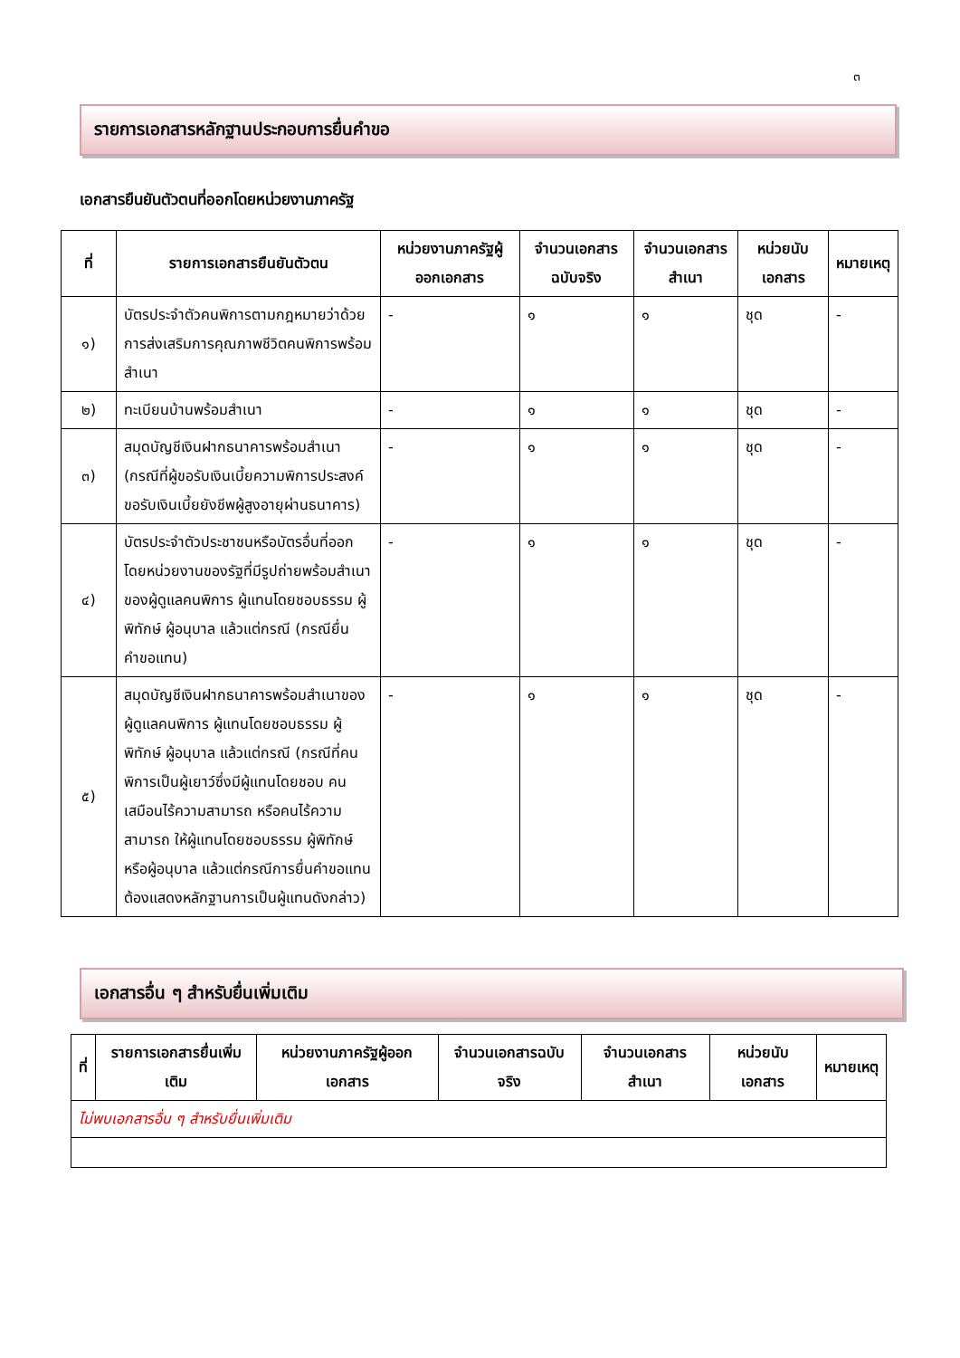๓
รายการเอกสารหลักฐานประกอบการยื่นคำขอ
เอกสารยืนยันตัวตนที่ออกโดยหน่วยงานภาครัฐ
| ที่ | รายการเอกสารยืนยันตัวตน | หน่วยงานภาครัฐผู้ออกเอกสาร | จำนวนเอกสารฉบับจริง | จำนวนเอกสารสำเนา | หน่วยนับเอกสาร | หมายเหตุ |
| --- | --- | --- | --- | --- | --- | --- |
| ๑) | บัตรประจำตัวคนพิการตามกฎหมายว่าด้วย การส่งเสริมการคุณภาพชีวิตคนพิการพร้อมสำเนา | - | ๑ | ๑ | ชุด | - |
| ๒) | ทะเบียนบ้านพร้อมสำเนา | - | ๑ | ๑ | ชุด | - |
| ๓) | สมุดบัญชีเงินฝากธนาคารพร้อมสำเนา (กรณีที่ผู้ขอรับเงินเบี้ยความพิการประสงค์ขอรับเงินเบี้ยยังชีพผู้สูงอายุผ่านธนาคาร) | - | ๑ | ๑ | ชุด | - |
| ๔) | บัตรประจำตัวประชาชนหรือบัตรอื่นที่ออกโดยหน่วยงานของรัฐที่มีรูปถ่ายพร้อมสำเนาของผู้ดูแลคนพิการ ผู้แทนโดยชอบธรรม ผู้พิทักษ์ ผู้อนุบาล แล้วแต่กรณี (กรณียื่นคำขอแทน) | - | ๑ | ๑ | ชุด | - |
| ๕) | สมุดบัญชีเงินฝากธนาคารพร้อมสำเนาของผู้ดูแลคนพิการ ผู้แทนโดยชอบธรรม ผู้พิทักษ์ ผู้อนุบาล แล้วแต่กรณี (กรณีที่คนพิการเป็นผู้เยาว์ซึ่งมีผู้แทนโดยชอบ คนเสมือนไร้ความสามารถ หรือคนไร้ความสามารถ ให้ผู้แทนโดยชอบธรรม ผู้พิทักษ์ หรือผู้อนุบาล แล้วแต่กรณีการยื่นคำขอแทนต้องแสดงหลักฐานการเป็นผู้แทนดังกล่าว) | - | ๑ | ๑ | ชุด | - |
เอกสารอื่น ๆ สำหรับยื่นเพิ่มเติม
| ที่ | รายการเอกสารยื่นเพิ่มเติม | หน่วยงานภาครัฐผู้ออกเอกสาร | จำนวนเอกสารฉบับจริง | จำนวนเอกสารสำเนา | หน่วยนับเอกสาร | หมายเหตุ |
| --- | --- | --- | --- | --- | --- | --- |
| ไม่พบเอกสารอื่น ๆ สำหรับยื่นเพิ่มเติม | | | | | | |